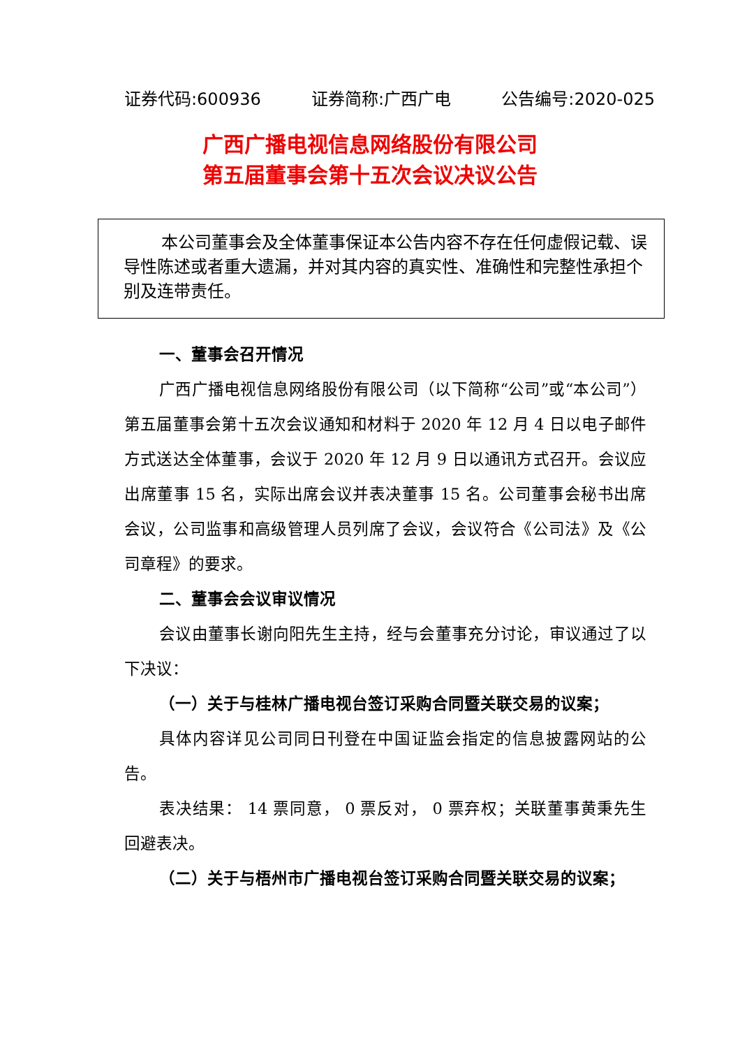证券代码:600936 证券简称:广西广电 公告编号:2020-025
广西广播电视信息网络股份有限公司
第五届董事会第十五次会议决议公告
本公司董事会及全体董事保证本公告内容不存在任何虚假记载、误导性陈述或者重大遗漏，并对其内容的真实性、准确性和完整性承担个别及连带责任。
一、董事会召开情况
广西广播电视信息网络股份有限公司（以下简称“公司”或“本公司”）第五届董事会第十五次会议通知和材料于 2020 年 12 月 4 日以电子邮件方式送达全体董事，会议于 2020 年 12 月 9 日以通讯方式召开。会议应出席董事 15 名，实际出席会议并表决董事 15 名。公司董事会秘书出席会议，公司监事和高级管理人员列席了会议，会议符合《公司法》及《公司章程》的要求。
二、董事会会议审议情况
会议由董事长谢向阳先生主持，经与会董事充分讨论，审议通过了以下决议：
（一）关于与桂林广播电视台签订采购合同暨关联交易的议案；
具体内容详见公司同日刊登在中国证监会指定的信息披露网站的公告。
表决结果： 14 票同意， 0 票反对， 0 票弃权；关联董事黄秉先生回避表决。
（二）关于与梧州市广播电视台签订采购合同暨关联交易的议案；